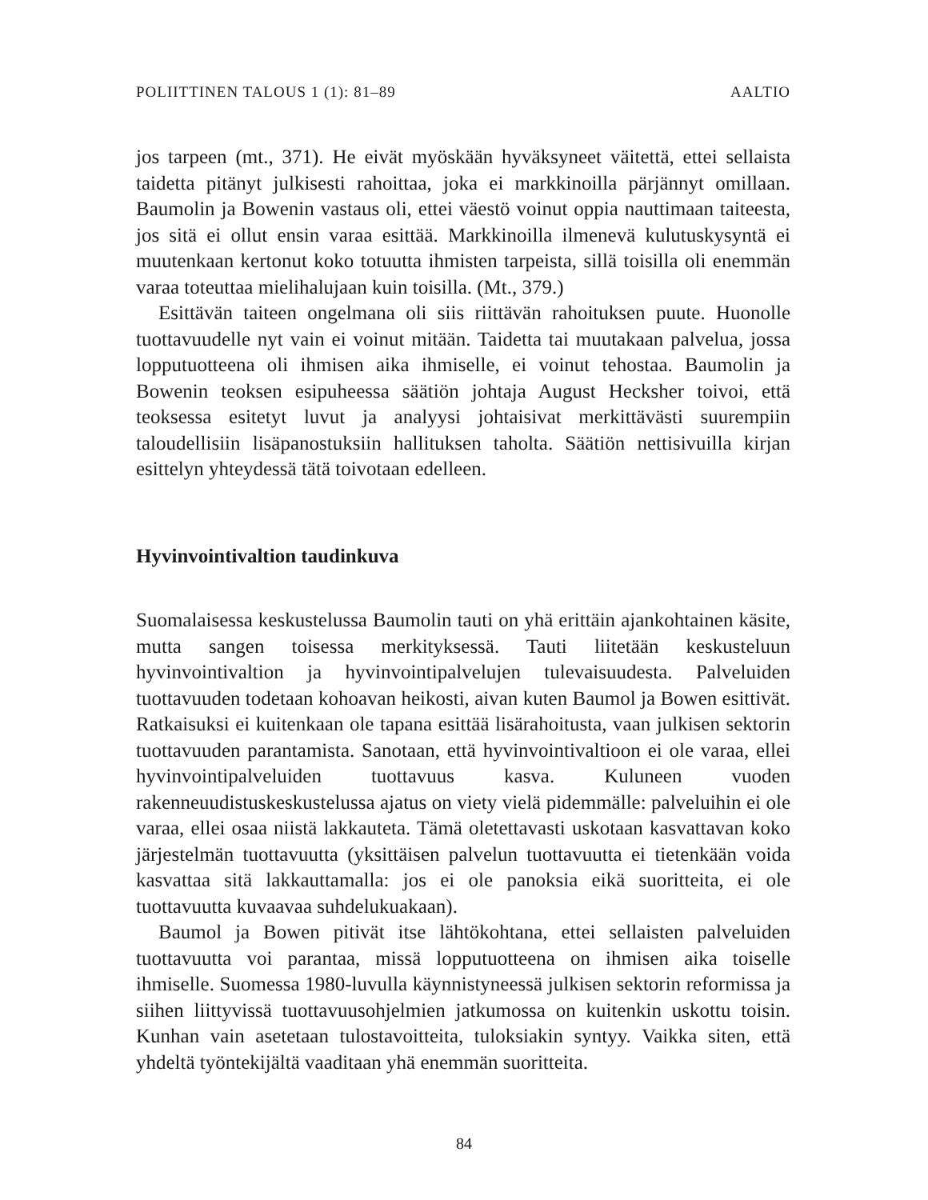POLIITTINEN TALOUS 1 (1): 81–89 AALTIO
jos tarpeen (mt., 371). He eivät myöskään hyväksyneet väitettä, ettei sellaista taidetta pitänyt julkisesti rahoittaa, joka ei markkinoilla pärjännyt omillaan. Baumolin ja Bowenin vastaus oli, ettei väestö voinut oppia nauttimaan taiteesta, jos sitä ei ollut ensin varaa esittää. Markkinoilla ilmenevä kulutuskysyntä ei muutenkaan kertonut koko totuutta ihmisten tarpeista, sillä toisilla oli enemmän varaa toteuttaa mielihalujaan kuin toisilla. (Mt., 379.)
Esittävän taiteen ongelmana oli siis riittävän rahoituksen puute. Huonolle tuottavuudelle nyt vain ei voinut mitään. Taidetta tai muutakaan palvelua, jossa lopputuotteena oli ihmisen aika ihmiselle, ei voinut tehostaa. Baumolin ja Bowenin teoksen esipuheessa säätiön johtaja August Hecksher toivoi, että teoksessa esitetyt luvut ja analyysi johtaisivat merkittävästi suurempiin taloudellisiin lisäpanostuksiin hallituksen taholta. Säätiön nettisivuilla kirjan esittelyn yhteydessä tätä toivotaan edelleen.
Hyvinvointivaltion taudinkuva
Suomalaisessa keskustelussa Baumolin tauti on yhä erittäin ajankohtainen käsite, mutta sangen toisessa merkityksessä. Tauti liitetään keskusteluun hyvinvointivaltion ja hyvinvointipalvelujen tulevaisuudesta. Palveluiden tuottavuuden todetaan kohoavan heikosti, aivan kuten Baumol ja Bowen esittivät. Ratkaisuksi ei kuitenkaan ole tapana esittää lisärahoitusta, vaan julkisen sektorin tuottavuuden parantamista. Sanotaan, että hyvinvointivaltioon ei ole varaa, ellei hyvinvointipalveluiden tuottavuus kasva. Kuluneen vuoden rakenneuudistuskeskustelussa ajatus on viety vielä pidemmälle: palveluihin ei ole varaa, ellei osaa niistä lakkauteta. Tämä oletettavasti uskotaan kasvattavan koko järjestelmän tuottavuutta (yksittäisen palvelun tuottavuutta ei tietenkään voida kasvattaa sitä lakkauttamalla: jos ei ole panoksia eikä suoritteita, ei ole tuottavuutta kuvaavaa suhdelukuakaan).
Baumol ja Bowen pitivät itse lähtökohtana, ettei sellaisten palveluiden tuottavuutta voi parantaa, missä lopputuotteena on ihmisen aika toiselle ihmiselle. Suomessa 1980-luvulla käynnistyneessä julkisen sektorin reformissa ja siihen liittyvissä tuottavuusohjelmien jatkumossa on kuitenkin uskottu toisin. Kunhan vain asetetaan tulostavoitteita, tuloksiakin syntyy. Vaikka siten, että yhdeltä työntekijältä vaaditaan yhä enemmän suoritteita.
84